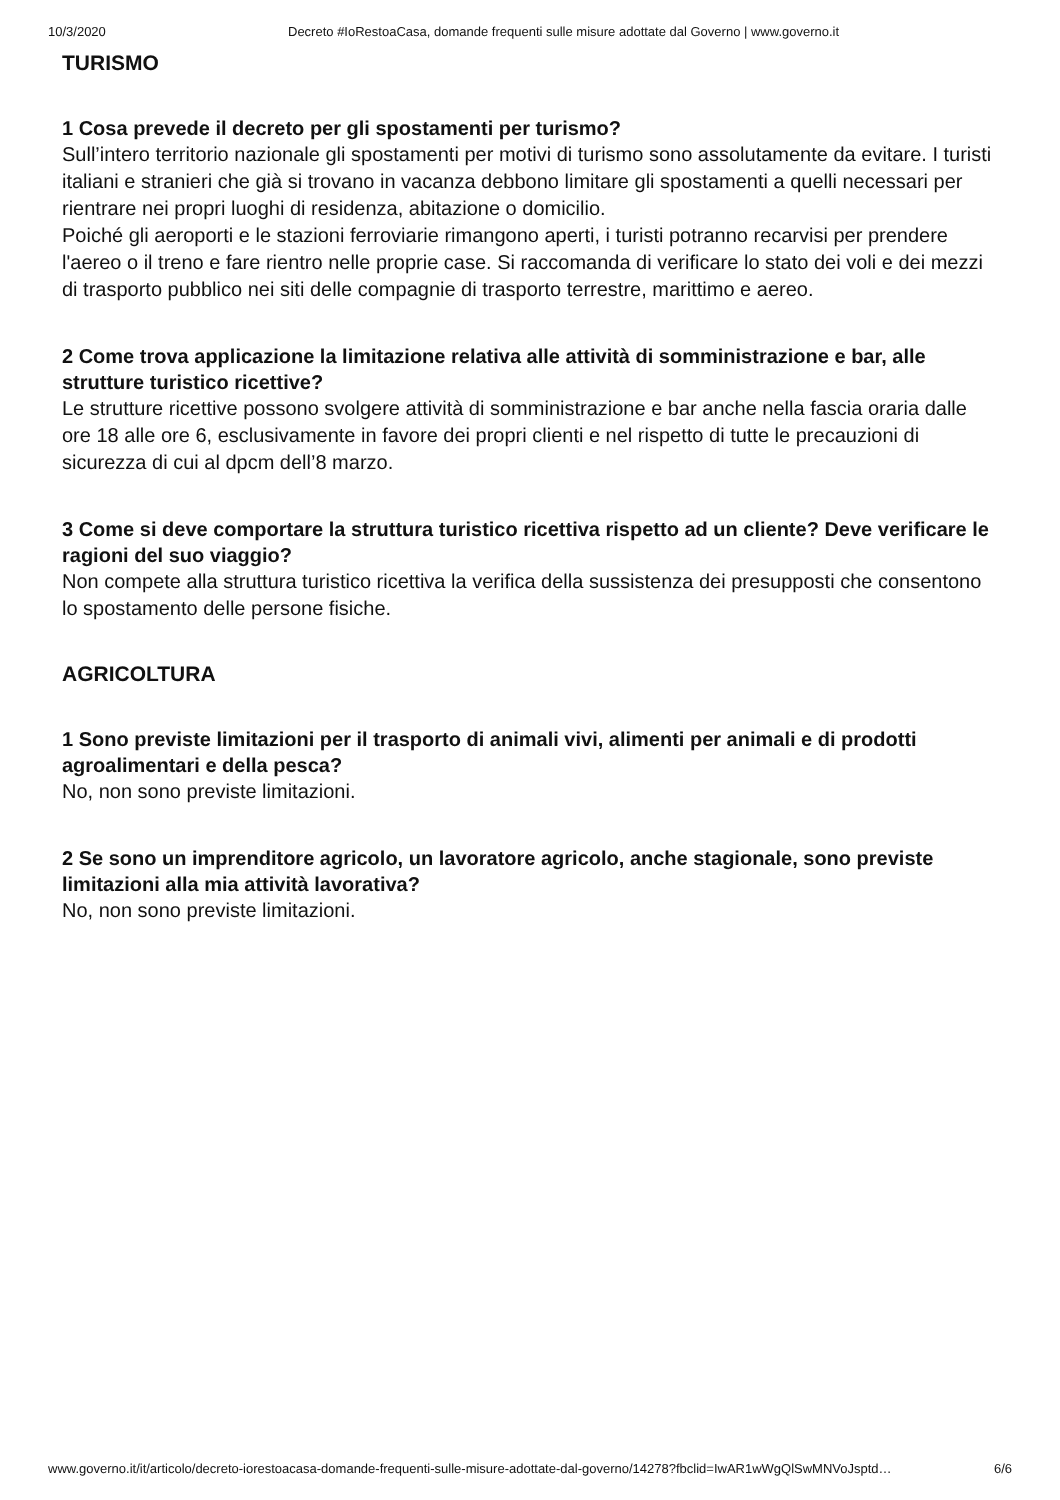10/3/2020 Decreto #IoRestoaCasa, domande frequenti sulle misure adottate dal Governo | www.governo.it
TURISMO
1 Cosa prevede il decreto per gli spostamenti per turismo?
Sull’intero territorio nazionale gli spostamenti per motivi di turismo sono assolutamente da evitare. I turisti italiani e stranieri che già si trovano in vacanza debbono limitare gli spostamenti a quelli necessari per rientrare nei propri luoghi di residenza, abitazione o domicilio.
Poiché gli aeroporti e le stazioni ferroviarie rimangono aperti, i turisti potranno recarvisi per prendere l'aereo o il treno e fare rientro nelle proprie case. Si raccomanda di verificare lo stato dei voli e dei mezzi di trasporto pubblico nei siti delle compagnie di trasporto terrestre, marittimo e aereo.
2 Come trova applicazione la limitazione relativa alle attività di somministrazione e bar, alle strutture turistico ricettive?
Le strutture ricettive possono svolgere attività di somministrazione e bar anche nella fascia oraria dalle ore 18 alle ore 6, esclusivamente in favore dei propri clienti e nel rispetto di tutte le precauzioni di sicurezza di cui al dpcm dell’8 marzo.
3 Come si deve comportare la struttura turistico ricettiva rispetto ad un cliente? Deve verificare le ragioni del suo viaggio?
Non compete alla struttura turistico ricettiva la verifica della sussistenza dei presupposti che consentono lo spostamento delle persone fisiche.
AGRICOLTURA
1 Sono previste limitazioni per il trasporto di animali vivi, alimenti per animali e di prodotti agroalimentari e della pesca?
No, non sono previste limitazioni.
2 Se sono un imprenditore agricolo, un lavoratore agricolo, anche stagionale, sono previste limitazioni alla mia attività lavorativa?
No, non sono previste limitazioni.
www.governo.it/it/articolo/decreto-iorestoacasa-domande-frequenti-sulle-misure-adottate-dal-governo/14278?fbclid=IwAR1wWgQlSwMNVoJsptd… 6/6